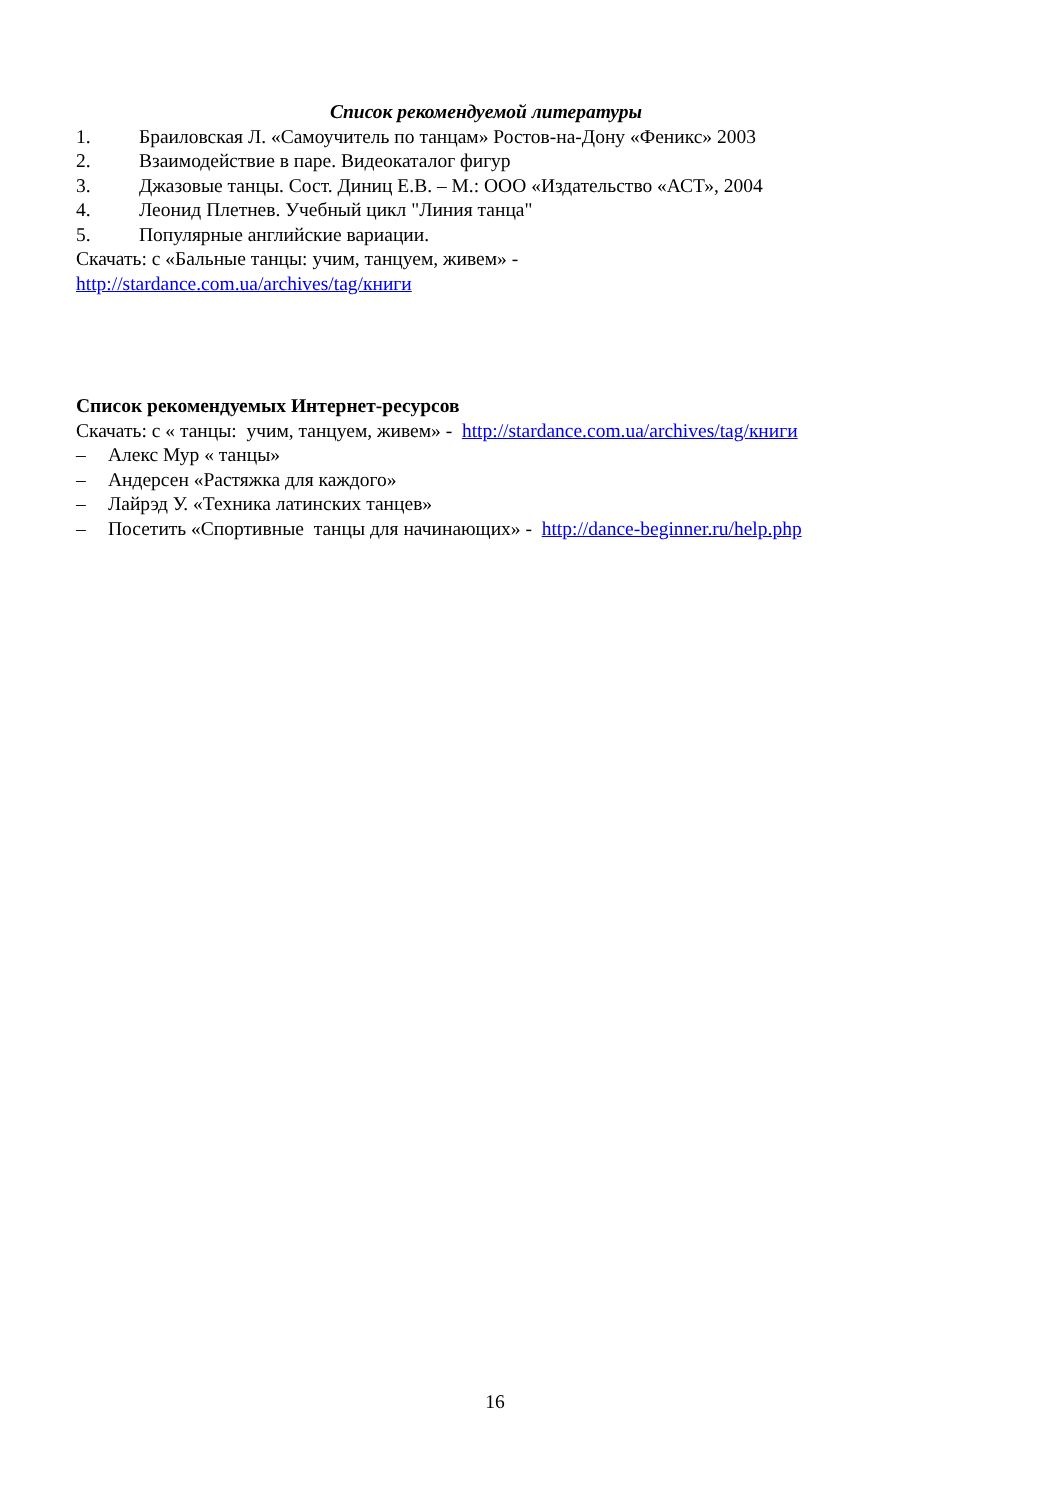Список рекомендуемой литературы
1. Браиловская Л. «Самоучитель по танцам» Ростов-на-Дону «Феникс» 2003
2. Взаимодействие в паре. Видеокаталог фигур
3. Джазовые танцы. Сост. Диниц Е.В. – М.: ООО «Издательство «АСТ», 2004
4. Леонид Плетнев. Учебный цикл "Линия танца"
5. Популярные английские вариации.
Скачать: с «Бальные танцы: учим, танцуем, живем» -
http://stardance.com.ua/archives/tag/книги
Список рекомендуемых Интернет-ресурсов
Скачать: с « танцы: учим, танцуем, живем» - http://stardance.com.ua/archives/tag/книги
– Алекс Мур « танцы»
– Андерсен «Растяжка для каждого»
– Лайрэд У. «Техника латинских танцев»
– Посетить «Спортивные танцы для начинающих» - http://dance-beginner.ru/help.php
16